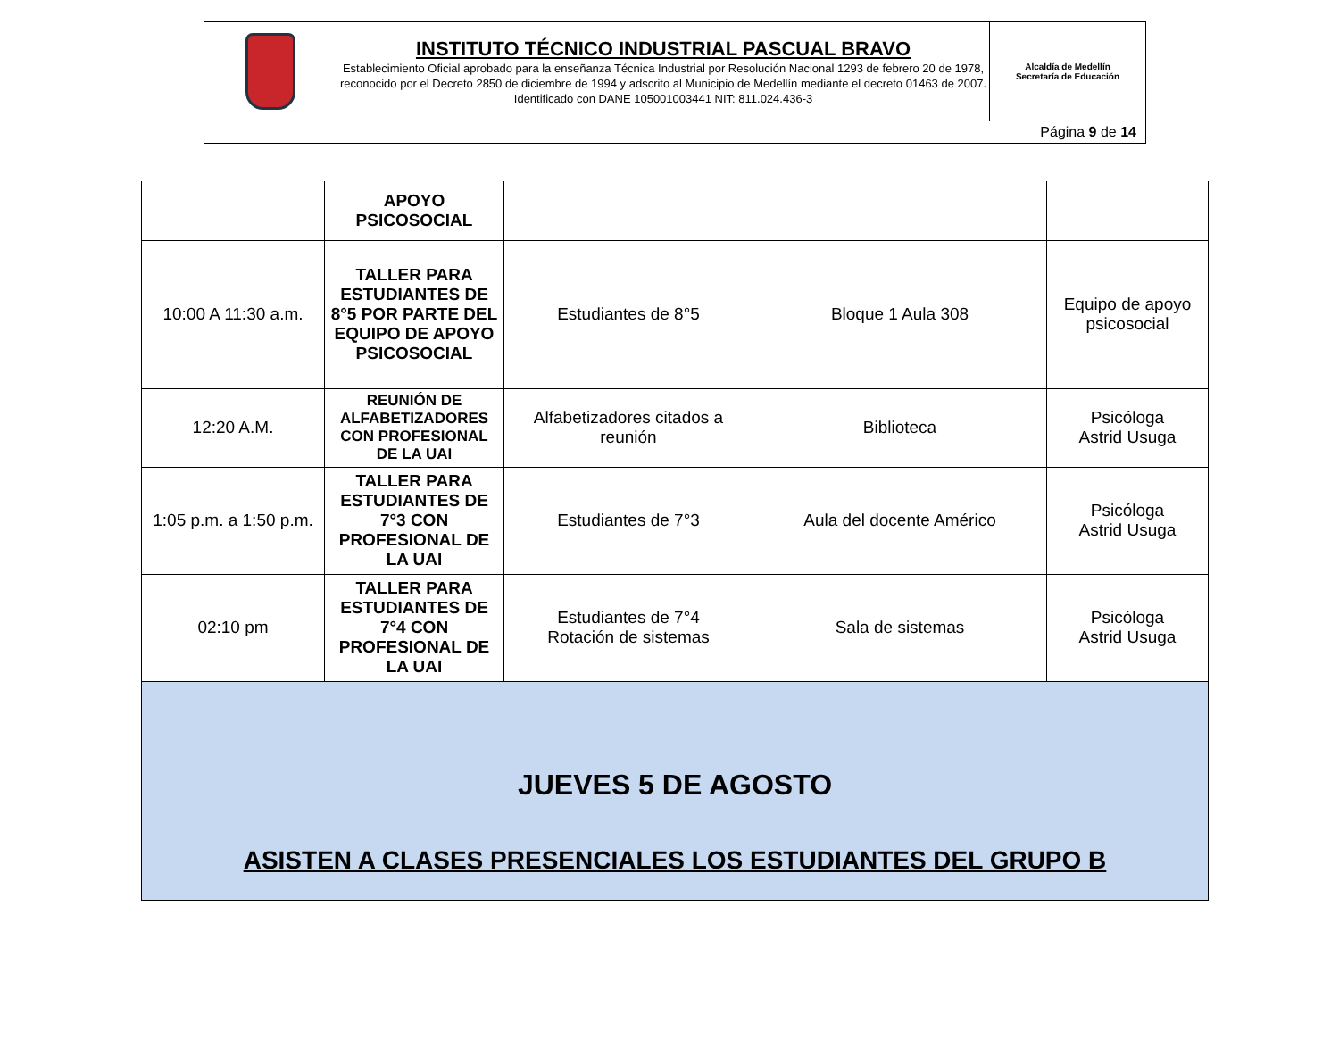| | INSTITUTO TÉCNICO INDUSTRIAL PASCUAL BRAVO Establecimiento Oficial aprobado para la enseñanza Técnica Industrial por Resolución Nacional 1293 de febrero 20 de 1978, reconocido por el Decreto 2850 de diciembre de 1994 y adscrito al Municipio de Medellín mediante el decreto 01463 de 2007. Identificado con DANE 105001003441 NIT: 811.024.436-3 | Alcaldía de Medellín Secretaría de Educación |
| Página 9 de 14 | | |
| | APOYO PSICOSOCIAL | | | |
| 10:00 A 11:30 a.m. | TALLER PARA ESTUDIANTES DE 8°5 POR PARTE DEL EQUIPO DE APOYO PSICOSOCIAL | Estudiantes de 8°5 | Bloque 1 Aula 308 | Equipo de apoyo psicosocial |
| 12:20 A.M. | REUNIÓN DE ALFABETIZADORES CON PROFESIONAL DE LA UAI | Alfabetizadores citados a reunión | Biblioteca | Psicóloga Astrid Usuga |
| 1:05 p.m. a 1:50 p.m. | TALLER PARA ESTUDIANTES DE 7°3 CON PROFESIONAL DE LA UAI | Estudiantes de 7°3 | Aula del docente Américo | Psicóloga Astrid Usuga |
| 02:10 pm | TALLER PARA ESTUDIANTES DE 7°4 CON PROFESIONAL DE LA UAI | Estudiantes de 7°4 Rotación de sistemas | Sala de sistemas | Psicóloga Astrid Usuga |
| JUEVES 5 DE AGOSTO ASISTEN A CLASES PRESENCIALES LOS ESTUDIANTES DEL GRUPO B | | | | |